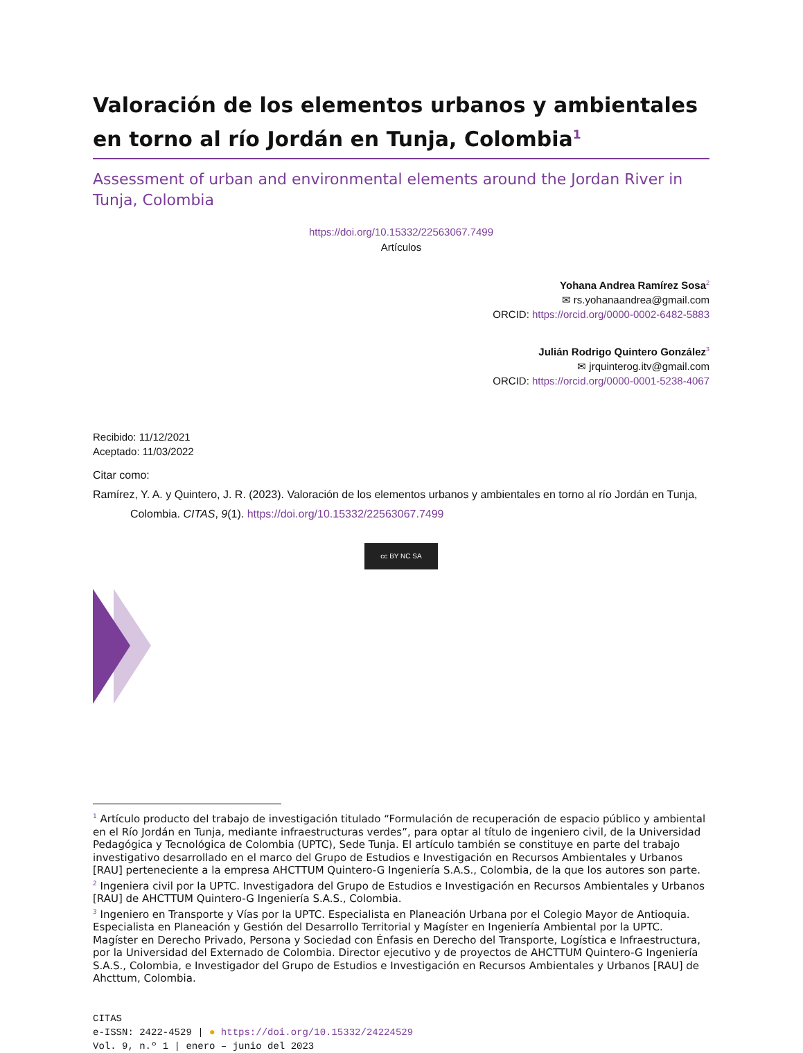Valoración de los elementos urbanos y ambientales en torno al río Jordán en Tunja, Colombia<sup>1</sup>
Assessment of urban and environmental elements around the Jordan River in Tunja, Colombia
https://doi.org/10.15332/22563067.7499
Artículos
Yohana Andrea Ramírez Sosa<sup>2</sup>
✉ rs.yohanaandrea@gmail.com
ORCID: https://orcid.org/0000-0002-6482-5883
Julián Rodrigo Quintero González<sup>3</sup>
✉ jrquinterog.itv@gmail.com
ORCID: https://orcid.org/0000-0001-5238-4067
Recibido: 11/12/2021
Aceptado: 11/03/2022
Citar como:
Ramírez, Y. A. y Quintero, J. R. (2023). Valoración de los elementos urbanos y ambientales en torno al río Jordán en Tunja, Colombia. CITAS, 9(1). https://doi.org/10.15332/22563067.7499
cc BY NC SA
<sup>1</sup> Artículo producto del trabajo de investigación titulado “Formulación de recuperación de espacio público y ambiental en el Río Jordán en Tunja, mediante infraestructuras verdes”, para optar al título de ingeniero civil, de la Universidad Pedagógica y Tecnológica de Colombia (UPTC), Sede Tunja. El artículo también se constituye en parte del trabajo investigativo desarrollado en el marco del Grupo de Estudios e Investigación en Recursos Ambientales y Urbanos [RAU] perteneciente a la empresa AHCTTUM Quintero-G Ingeniería S.A.S., Colombia, de la que los autores son parte.
<sup>2</sup> Ingeniera civil por la UPTC. Investigadora del Grupo de Estudios e Investigación en Recursos Ambientales y Urbanos [RAU] de AHCTTUM Quintero-G Ingeniería S.A.S., Colombia.
<sup>3</sup> Ingeniero en Transporte y Vías por la UPTC. Especialista en Planeación Urbana por el Colegio Mayor de Antioquia. Especialista en Planeación y Gestión del Desarrollo Territorial y Magíster en Ingeniería Ambiental por la UPTC. Magíster en Derecho Privado, Persona y Sociedad con Énfasis en Derecho del Transporte, Logística e Infraestructura, por la Universidad del Externado de Colombia. Director ejecutivo y de proyectos de AHCTTUM Quintero-G Ingeniería S.A.S., Colombia, e Investigador del Grupo de Estudios e Investigación en Recursos Ambientales y Urbanos [RAU] de Ahcttum, Colombia.
CITAS
e-ISSN: 2422-4529 | ● https://doi.org/10.15332/24224529
Vol. 9, n.º 1 | enero – junio del 2023